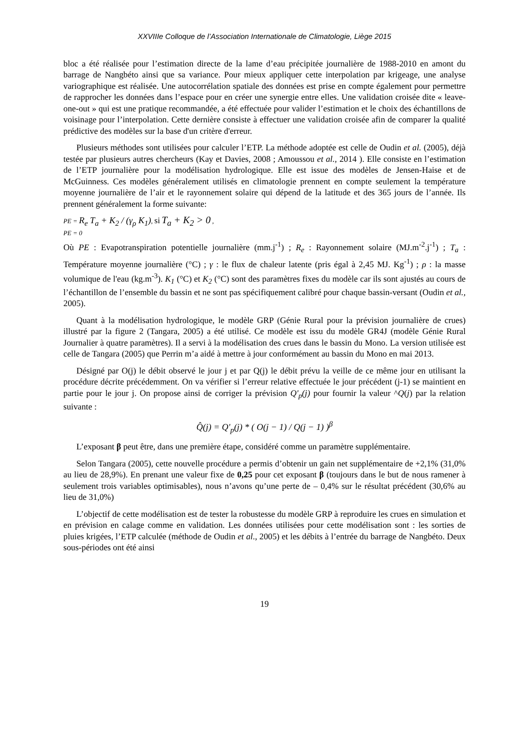XXVIIIe Colloque de l’Association Internationale de Climatologie, Liège 2015
bloc a été réalisée pour l’estimation directe de la lame d’eau précipitée journalière de 1988-2010 en amont du barrage de Nangbéto ainsi que sa variance. Pour mieux appliquer cette interpolation par krigeage, une analyse variographique est réalisée. Une autocorrélation spatiale des données est prise en compte également pour permettre de rapprocher les données dans l’espace pour en créer une synergie entre elles. Une validation croisée dite « leave-one-out » qui est une pratique recommandée, a été effectuée pour valider l’estimation et le choix des échantillons de voisinage pour l’interpolation. Cette dernière consiste à effectuer une validation croisée afin de comparer la qualité prédictive des modèles sur la base d'un critère d'erreur.
Plusieurs méthodes sont utilisées pour calculer l’ETP. La méthode adoptée est celle de Oudin et al. (2005), déjà testée par plusieurs autres chercheurs (Kay et Davies, 2008 ; Amoussou et al., 2014 ). Elle consiste en l’estimation de l’ETP journalière pour la modélisation hydrologique. Elle est issue des modèles de Jensen-Haise et de McGuinness. Ces modèles généralement utilisés en climatologie prennent en compte seulement la température moyenne journalière de l’air et le rayonnement solaire qui dépend de la latitude et des 365 jours de l’année. Ils prennent généralement la forme suivante:
PE = R<sub>e</sub> T<sub>a</sub> + K<sub>2</sub> / (γ<sub>ρ</sub> K<sub>1</sub>), si T<sub>a</sub> + K<sub>2</sub> > 0 ,
PE = 0
Où PE : Evapotranspiration potentielle journalière (mm.j<sup>-1</sup>) ; R<sub>e</sub> : Rayonnement solaire (MJ.m<sup>-2</sup>.j<sup>-1</sup>) ; T<sub>a</sub> : Température moyenne journalière (°C) ; γ : le flux de chaleur latente (pris égal à 2,45 MJ. Kg<sup>-1</sup>) ; ρ : la masse volumique de l'eau (kg.m<sup>-3</sup>). K<sub>1</sub> (°C) et K<sub>2</sub> (°C) sont des paramètres fixes du modèle car ils sont ajustés au cours de l’échantillon de l’ensemble du bassin et ne sont pas spécifiquement calibré pour chaque bassin-versant (Oudin et al., 2005).
Quant à la modélisation hydrologique, le modèle GRP (Génie Rural pour la prévision journalière de crues) illustré par la figure 2 (Tangara, 2005) a été utilisé. Ce modèle est issu du modèle GR4J (modèle Génie Rural Journalier à quatre paramètres). Il a servi à la modélisation des crues dans le bassin du Mono. La version utilisée est celle de Tangara (2005) que Perrin m’a aidé à mettre à jour conformément au bassin du Mono en mai 2013.
Désigné par O(j) le débit observé le jour j et par Q(j) le débit prévu la veille de ce même jour en utilisant la procédure décrite précédemment. On va vérifier si l’erreur relative effectuée le jour précédent (j-1) se maintient en partie pour le jour j. On propose ainsi de corriger la prévision Q'<sub>p</sub>(j) pour fournir la valeur ^Q(j) par la relation suivante :
Q̂(j) = Q'<sub>p</sub>(j) * ( O(j − 1) / Q(j − 1) )<sup>β</sup>
L’exposant β peut être, dans une première étape, considéré comme un paramètre supplémentaire.
Selon Tangara (2005), cette nouvelle procédure a permis d’obtenir un gain net supplémentaire de +2,1% (31,0% au lieu de 28,9%). En prenant une valeur fixe de 0,25 pour cet exposant β (toujours dans le but de nous ramener à seulement trois variables optimisables), nous n’avons qu’une perte de – 0,4% sur le résultat précédent (30,6% au lieu de 31,0%)
L’objectif de cette modélisation est de tester la robustesse du modèle GRP à reproduire les crues en simulation et en prévision en calage comme en validation. Les données utilisées pour cette modélisation sont : les sorties de pluies krigées, l’ETP calculée (méthode de Oudin et al., 2005) et les débits à l’entrée du barrage de Nangbéto. Deux sous-périodes ont été ainsi
19